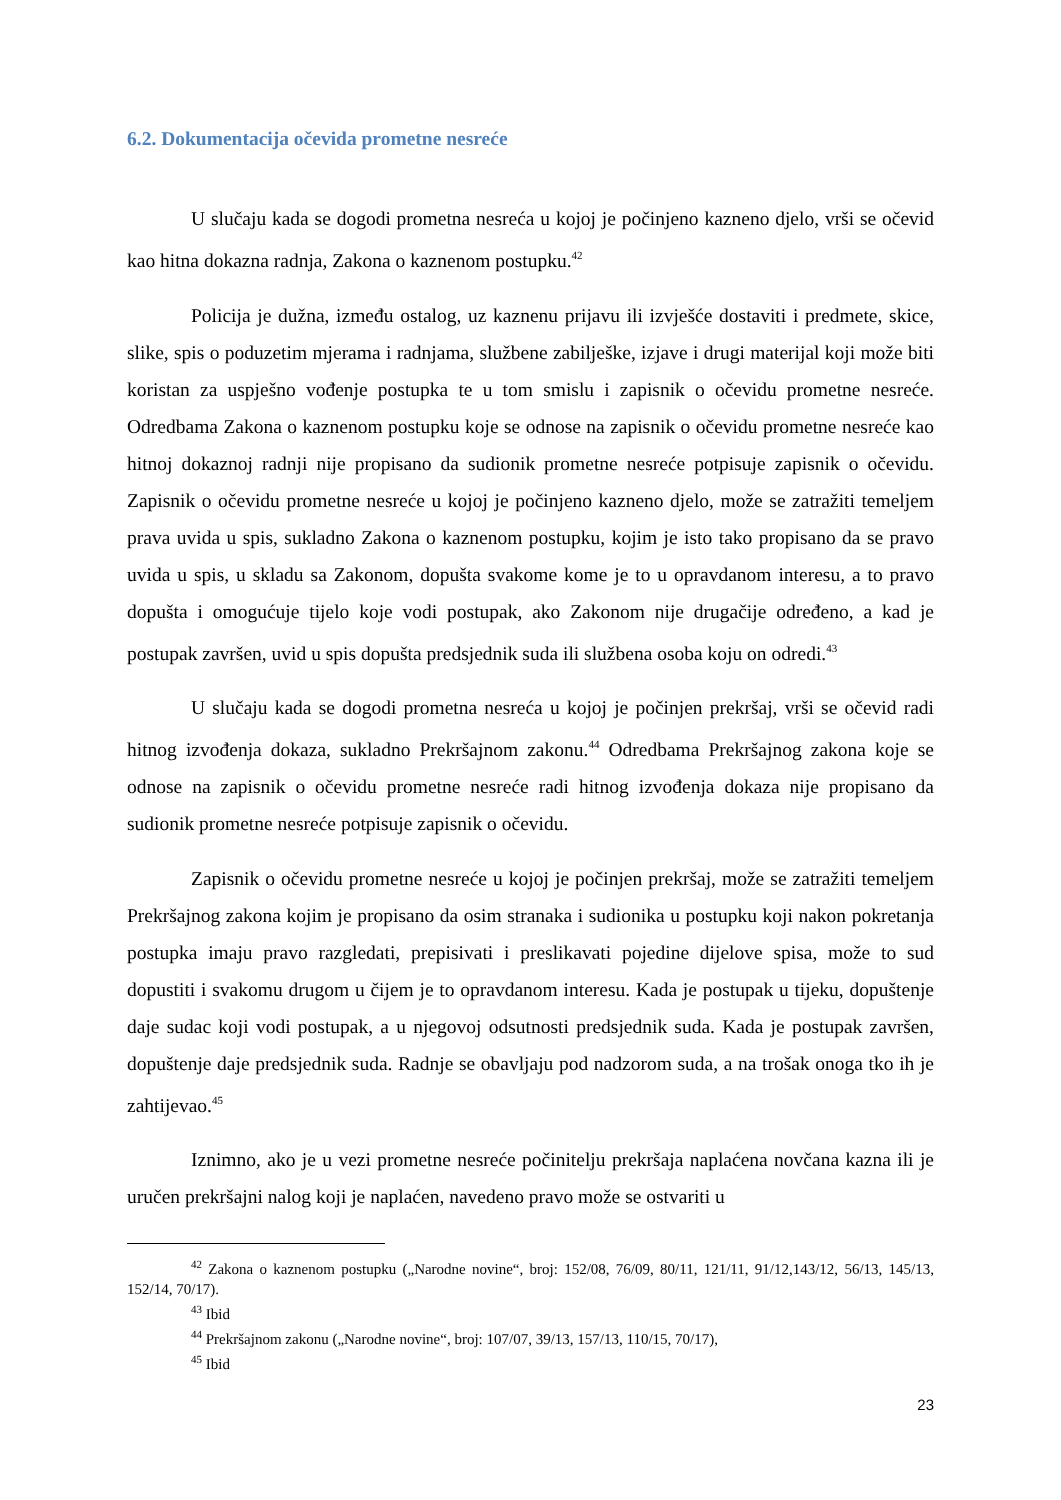6.2. Dokumentacija očevida prometne nesreće
U slučaju kada se dogodi prometna nesreća u kojoj je počinjeno kazneno djelo, vrši se očevid kao hitna dokazna radnja, Zakona o kaznenom postupku.<sup>42</sup>
Policija je dužna, između ostalog, uz kaznenu prijavu ili izvješće dostaviti i predmete, skice, slike, spis o poduzetim mjerama i radnjama, službene zabilješke, izjave i drugi materijal koji može biti koristan za uspješno vođenje postupka te u tom smislu i zapisnik o očevidu prometne nesreće. Odredbama Zakona o kaznenom postupku koje se odnose na zapisnik o očevidu prometne nesreće kao hitnoj dokaznoj radnji nije propisano da sudionik prometne nesreće potpisuje zapisnik o očevidu. Zapisnik o očevidu prometne nesreće u kojoj je počinjeno kazneno djelo, može se zatražiti temeljem prava uvida u spis, sukladno Zakona o kaznenom postupku, kojim je isto tako propisano da se pravo uvida u spis, u skladu sa Zakonom, dopušta svakome kome je to u opravdanom interesu, a to pravo dopušta i omogućuje tijelo koje vodi postupak, ako Zakonom nije drugačije određeno, a kad je postupak završen, uvid u spis dopušta predsjednik suda ili službena osoba koju on odredi.<sup>43</sup>
U slučaju kada se dogodi prometna nesreća u kojoj je počinjen prekršaj, vrši se očevid radi hitnog izvođenja dokaza, sukladno Prekršajnom zakonu.<sup>44</sup> Odredbama Prekršajnog zakona koje se odnose na zapisnik o očevidu prometne nesreće radi hitnog izvođenja dokaza nije propisano da sudionik prometne nesreće potpisuje zapisnik o očevidu.
Zapisnik o očevidu prometne nesreće u kojoj je počinjen prekršaj, može se zatražiti temeljem Prekršajnog zakona kojim je propisano da osim stranaka i sudionika u postupku koji nakon pokretanja postupka imaju pravo razgledati, prepisivati i preslikavati pojedine dijelove spisa, može to sud dopustiti i svakomu drugom u čijem je to opravdanom interesu. Kada je postupak u tijeku, dopuštenje daje sudac koji vodi postupak, a u njegovoj odsutnosti predsjednik suda. Kada je postupak završen, dopuštenje daje predsjednik suda. Radnje se obavljaju pod nadzorom suda, a na trošak onoga tko ih je zahtijevao.<sup>45</sup>
Iznimno, ako je u vezi prometne nesreće počinitelju prekršaja naplaćena novčana kazna ili je uručen prekršajni nalog koji je naplaćen, navedeno pravo može se ostvariti u
<sup>42</sup> Zakona o kaznenom postupku („Narodne novine“, broj: 152/08, 76/09, 80/11, 121/11, 91/12,143/12, 56/13, 145/13, 152/14, 70/17).
<sup>43</sup> Ibid
<sup>44</sup> Prekršajnom zakonu („Narodne novine“, broj: 107/07, 39/13, 157/13, 110/15, 70/17),
<sup>45</sup> Ibid
23